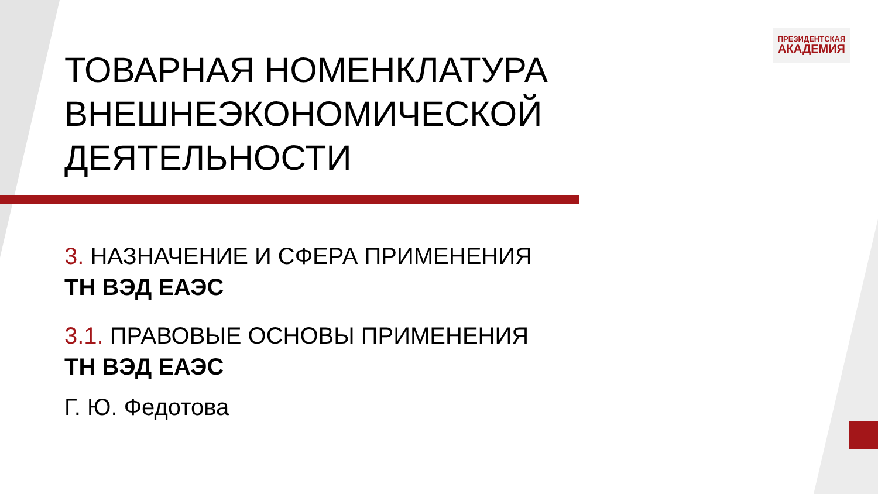ПРЕЗИДЕНТСКАЯ
АКАДЕМИЯ
ТОВАРНАЯ НОМЕНКЛАТУРА
ВНЕШНЕЭКОНОМИЧЕСКОЙ
ДЕЯТЕЛЬНОСТИ
3. НАЗНАЧЕНИЕ И СФЕРА ПРИМЕНЕНИЯ
ТН ВЭД ЕАЭС
3.1. ПРАВОВЫЕ ОСНОВЫ ПРИМЕНЕНИЯ
ТН ВЭД ЕАЭС
Г. Ю. Федотова